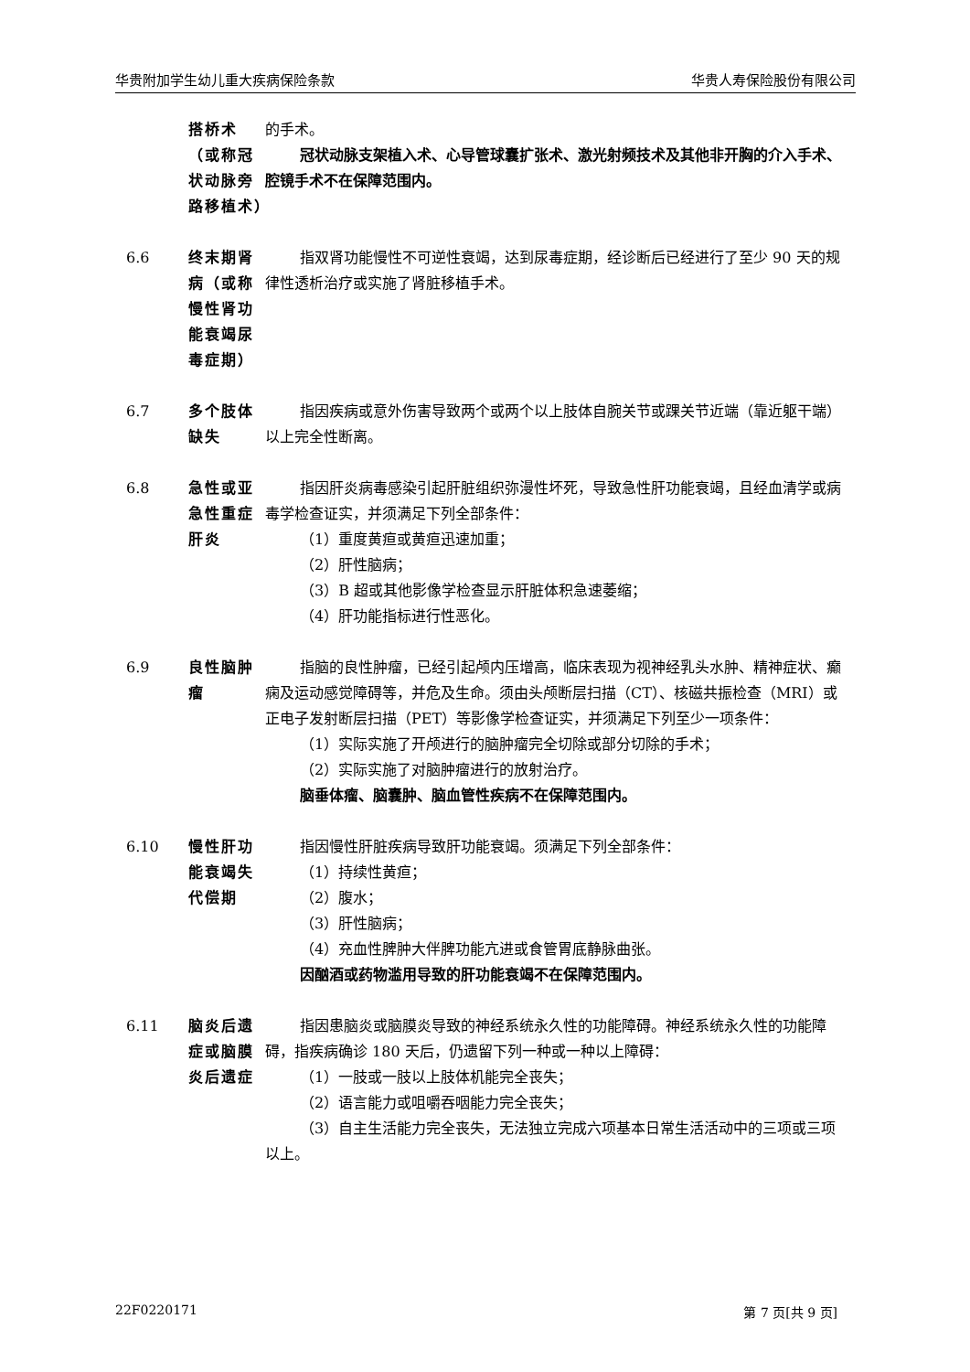华贵附加学生幼儿重大疾病保险条款 华贵人寿保险股份有限公司
搭桥术（或称冠状动脉旁路移植术）
的手术。
冠状动脉支架植入术、心导管球囊扩张术、激光射频技术及其他非开胸的介入手术、腔镜手术不在保障范围内。
6.6 终末期肾病（或称慢性肾功能衰竭尿毒症期）
指双肾功能慢性不可逆性衰竭，达到尿毒症期，经诊断后已经进行了至少 90 天的规律性透析治疗或实施了肾脏移植手术。
6.7 多个肢体缺失
指因疾病或意外伤害导致两个或两个以上肢体自腕关节或踝关节近端（靠近躯干端）以上完全性断离。
6.8 急性或亚急性重症肝炎
指因肝炎病毒感染引起肝脏组织弥漫性坏死，导致急性肝功能衰竭，且经血清学或病毒学检查证实，并须满足下列全部条件：
（1）重度黄疸或黄疸迅速加重；
（2）肝性脑病；
（3）B 超或其他影像学检查显示肝脏体积急速萎缩；
（4）肝功能指标进行性恶化。
6.9 良性脑肿瘤
指脑的良性肿瘤，已经引起颅内压增高，临床表现为视神经乳头水肿、精神症状、癫痫及运动感觉障碍等，并危及生命。须由头颅断层扫描（CT）、核磁共振检查（MRI）或正电子发射断层扫描（PET）等影像学检查证实，并须满足下列至少一项条件：
（1）实际实施了开颅进行的脑肿瘤完全切除或部分切除的手术；
（2）实际实施了对脑肿瘤进行的放射治疗。
脑垂体瘤、脑囊肿、脑血管性疾病不在保障范围内。
6.10 慢性肝功能衰竭失代偿期
指因慢性肝脏疾病导致肝功能衰竭。须满足下列全部条件：
（1）持续性黄疸；
（2）腹水；
（3）肝性脑病；
（4）充血性脾肿大伴脾功能亢进或食管胃底静脉曲张。
因酗酒或药物滥用导致的肝功能衰竭不在保障范围内。
6.11 脑炎后遗症或脑膜炎后遗症
指因患脑炎或脑膜炎导致的神经系统永久性的功能障碍。神经系统永久性的功能障碍，指疾病确诊 180 天后，仍遗留下列一种或一种以上障碍：
（1）一肢或一肢以上肢体机能完全丧失；
（2）语言能力或咀嚼吞咽能力完全丧失；
（3）自主生活能力完全丧失，无法独立完成六项基本日常生活活动中的三项或三项以上。
22F0220171 第 7 页[共 9 页]